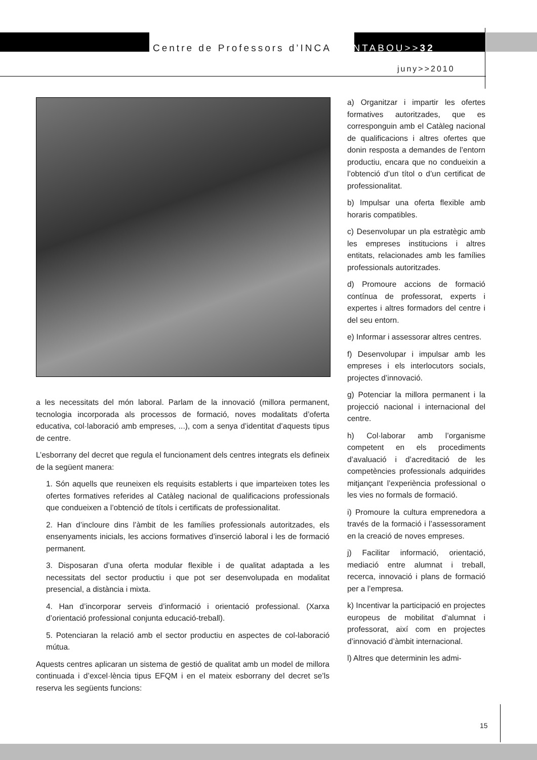Centre de Professors d’INCA CANTABOU>>32
juny>>2010
a les necessitats del món laboral. Parlam de la innovació (millora permanent, tecnologia incorporada als processos de formació, noves modalitats d’oferta educativa, col·laboració amb empreses, ...), com a senya d’identitat d’aquests tipus de centre.
L’esborrany del decret que regula el funcionament dels centres integrats els defineix de la següent manera:
1. Són aquells que reuneixen els requisits establerts i que imparteixen totes les ofertes formatives referides al Catàleg nacional de qualificacions professionals que condueixen a l’obtenció de títols i certificats de professionalitat.
2. Han d’incloure dins l’àmbit de les famílies professionals autoritzades, els ensenyaments inicials, les accions formatives d’inserció laboral i les de formació permanent.
3. Disposaran d’una oferta modular flexible i de qualitat adaptada a les necessitats del sector productiu i que pot ser desenvolupada en modalitat presencial, a distància i mixta.
4. Han d’incorporar serveis d’informació i orientació professional. (Xarxa d’orientació professional conjunta educació-treball).
5. Potenciaran la relació amb el sector productiu en aspectes de col-laboració mútua.
Aquests centres aplicaran un sistema de gestió de qualitat amb un model de millora continuada i d’excel·lència tipus EFQM i en el mateix esborrany del decret se’ls reserva les següents funcions:
a) Organitzar i impartir les ofertes formatives autoritzades, que es corresponguin amb el Catàleg nacional de qualificacions i altres ofertes que donin resposta a demandes de l’entorn productiu, encara que no condueixin a l’obtenció d’un títol o d’un certificat de professionalitat.
b) Impulsar una oferta flexible amb horaris compatibles.
c) Desenvolupar un pla estratègic amb les empreses institucions i altres entitats, relacionades amb les famílies professionals autoritzades.
d) Promoure accions de formació contínua de professorat, experts i expertes i altres formadors del centre i del seu entorn.
e) Informar i assessorar altres centres.
f) Desenvolupar i impulsar amb les empreses i els interlocutors socials, projectes d’innovació.
g) Potenciar la millora permanent i la projecció nacional i internacional del centre.
h) Col·laborar amb l’organisme competent en els procediments d’avaluació i d’acreditació de les competències professionals adquirides mitjançant l’experiència professional o les vies no formals de formació.
i) Promoure la cultura emprenedora a través de la formació i l’assessorament en la creació de noves empreses.
j) Facilitar informació, orientació, mediació entre alumnat i treball, recerca, innovació i plans de formació per a l’empresa.
k) Incentivar la participació en projectes europeus de mobilitat d’alumnat i professorat, així com en projectes d’innovació d’àmbit internacional.
l) Altres que determinin les admi-
15